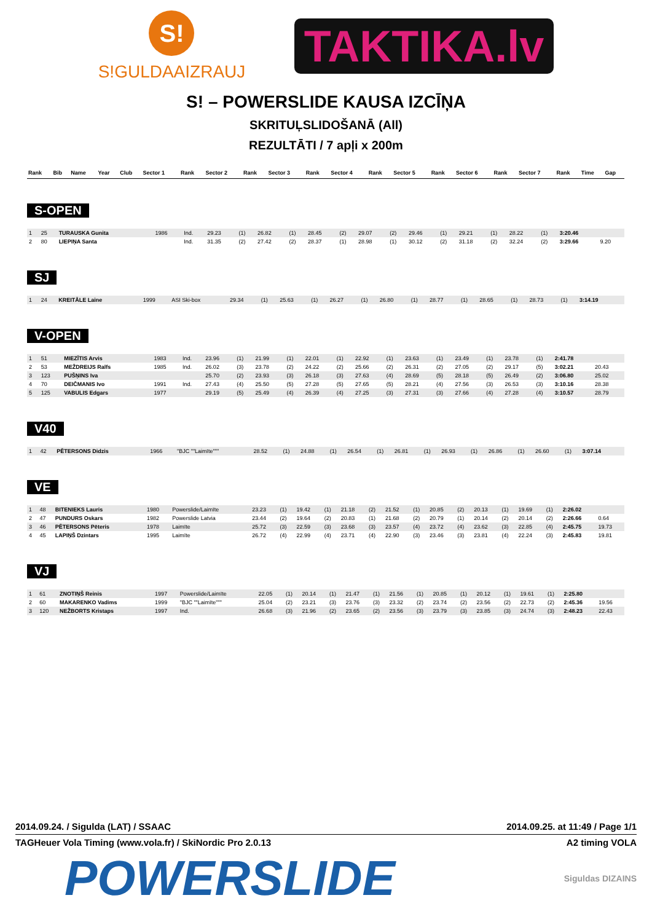S!
S!GULDAAIZRAUJ
TAKTIKA.lv
S! – POWERSLIDE KAUSA IZCĪŅA
SKRITUĻSLIDOŠANĀ (All)
REZULTĀTI / 7 apļi x 200m
| Rank | Bib | Name | Year | Club | Sector 1 | Rank | Sector 2 | Rank | Sector 3 | Rank | Sector 4 | Rank | Sector 5 | Rank | Sector 6 | Rank | Sector 7 | Rank | Time | Gap |
| --- | --- | --- | --- | --- | --- | --- | --- | --- | --- | --- | --- | --- | --- | --- | --- | --- | --- | --- | --- | --- |
S-OPEN
| 1 | 25 | TURAUSKA Gunita | 1986 | Ind. | 29.23 | (1) | 26.82 | (1) | 28.45 | (2) | 29.07 | (2) | 29.46 | (1) | 29.21 | (1) | 28.22 | (1) | 3:20.46 | |
| 2 | 80 | LIEPIŅA Santa | | Ind. | 31.35 | (2) | 27.42 | (2) | 28.37 | (1) | 28.98 | (1) | 30.12 | (2) | 31.18 | (2) | 32.24 | (2) | 3:29.66 | 9.20 |
SJ
| 1 | 24 | KREITĀLE Laine | 1999 | ASI Ski-box | 29.34 | (1) | 25.63 | (1) | 26.27 | (1) | 26.80 | (1) | 28.77 | (1) | 28.65 | (1) | 28.73 | (1) | 3:14.19 | |
V-OPEN
| 1 | 51 | MIEZĪTIS Arvis | 1983 | Ind. | 23.96 | (1) | 21.99 | (1) | 22.01 | (1) | 22.92 | (1) | 23.63 | (1) | 23.49 | (1) | 23.78 | (1) | 2:41.78 | |
| 2 | 53 | MEŽDREIJS Ralfs | 1985 | Ind. | 26.02 | (3) | 23.78 | (2) | 24.22 | (2) | 25.66 | (2) | 26.31 | (2) | 27.05 | (2) | 29.17 | (5) | 3:02.21 | 20.43 |
| 3 | 123 | PUŠŅINS Iva | | | 25.70 | (2) | 23.93 | (3) | 26.18 | (3) | 27.63 | (4) | 28.69 | (5) | 28.18 | (5) | 26.49 | (2) | 3:06.80 | 25.02 |
| 4 | 70 | DEIČMANIS Ivo | 1991 | Ind. | 27.43 | (4) | 25.50 | (5) | 27.28 | (5) | 27.65 | (5) | 28.21 | (4) | 27.56 | (3) | 26.53 | (3) | 3:10.16 | 28.38 |
| 5 | 125 | VABULIS Edgars | 1977 | | 29.19 | (5) | 25.49 | (4) | 26.39 | (4) | 27.25 | (3) | 27.31 | (3) | 27.66 | (4) | 27.28 | (4) | 3:10.57 | 28.79 |
V40
| 1 | 42 | PĒTERSONS Didzis | 1966 | "BJC ""Laimīte""" | 28.52 | (1) | 24.88 | (1) | 26.54 | (1) | 26.81 | (1) | 26.93 | (1) | 26.86 | (1) | 26.60 | (1) | 3:07.14 | |
VE
| 1 | 48 | BITENIEKS Lauris | 1980 | Powerslide/Laimīte | 23.23 | (1) | 19.42 | (1) | 21.18 | (2) | 21.52 | (1) | 20.85 | (2) | 20.13 | (1) | 19.69 | (1) | 2:26.02 | |
| 2 | 47 | PUNDURS Oskars | 1982 | Powerslide Latvia | 23.44 | (2) | 19.64 | (2) | 20.83 | (1) | 21.68 | (2) | 20.79 | (1) | 20.14 | (2) | 20.14 | (2) | 2:26.66 | 0.64 |
| 3 | 46 | PĒTERSONS Pēteris | 1978 | Laimīte | 25.72 | (3) | 22.59 | (3) | 23.68 | (3) | 23.57 | (4) | 23.72 | (4) | 23.62 | (3) | 22.85 | (4) | 2:45.75 | 19.73 |
| 4 | 45 | LAPIŅŠ Dzintars | 1995 | Laimīte | 26.72 | (4) | 22.99 | (4) | 23.71 | (4) | 22.90 | (3) | 23.46 | (3) | 23.81 | (4) | 22.24 | (3) | 2:45.83 | 19.81 |
VJ
| 1 | 61 | ZNOTIŅŠ Reinis | 1997 | Powerslide/Laimīte | 22.05 | (1) | 20.14 | (1) | 21.47 | (1) | 21.56 | (1) | 20.85 | (1) | 20.12 | (1) | 19.61 | (1) | 2:25.80 | |
| 2 | 60 | MAKARENKO Vadims | 1999 | "BJC ""Laimīte""" | 25.04 | (2) | 23.21 | (3) | 23.76 | (3) | 23.32 | (2) | 23.74 | (2) | 23.56 | (2) | 22.73 | (2) | 2:45.36 | 19.56 |
| 3 | 120 | NEŽBORTS Kristaps | 1997 | Ind. | 26.68 | (3) | 21.96 | (2) | 23.65 | (2) | 23.56 | (3) | 23.79 | (3) | 23.85 | (3) | 24.74 | (3) | 2:48.23 | 22.43 |
2014.09.24. / Sigulda (LAT) / SSAAC 2014.09.25. at 11:49 / Page 1/1
TAGHeuer Vola Timing (www.vola.fr) / SkiNordic Pro 2.0.13 A2 timing VOLA
POWERSLIDE Siguldas DIZAINS